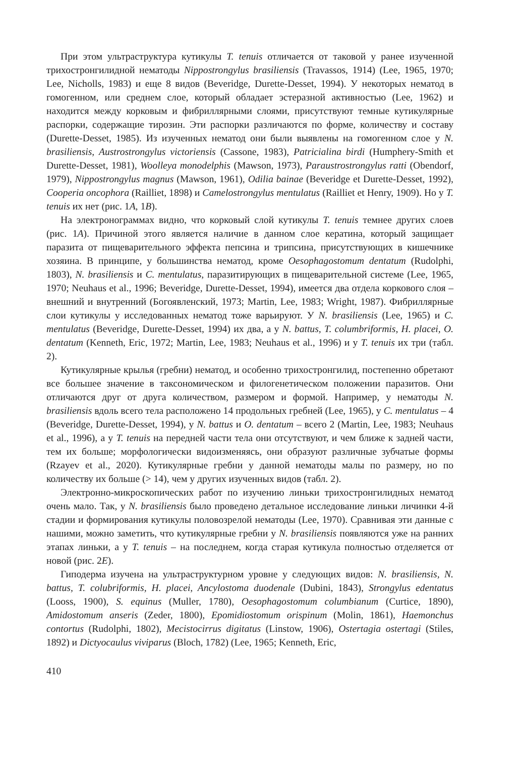При этом ультраструктура кутикулы T. tenuis отличается от таковой у ранее изученной трихостронгилидной нематоды Nippostrongylus brasiliensis (Travassos, 1914) (Lee, 1965, 1970; Lee, Nicholls, 1983) и еще 8 видов (Beveridge, Durette-Desset, 1994). У некоторых нематод в гомогенном, или среднем слое, который обладает эстеразной активностью (Lee, 1962) и находится между корковым и фибриллярными слоями, присутствуют темные кутикулярные распорки, содержащие тирозин. Эти распорки различаются по форме, количеству и составу (Durette-Desset, 1985). Из изученных нематод они были выявлены на гомогенном слое у N. brasiliensis, Austrostrongylus victoriensis (Cassone, 1983), Patricialina birdi (Humphery-Smith et Durette-Desset, 1981), Woolleya monodelphis (Mawson, 1973), Paraustrostrongylus ratti (Obendorf, 1979), Nippostrongylus magnus (Mawson, 1961), Odilia bainae (Beveridge et Durette-Desset, 1992), Cooperia oncophora (Railliet, 1898) и Camelostrongylus mentulatus (Railliet et Henry, 1909). Но у T. tenuis их нет (рис. 1A, 1B).
На электронограммах видно, что корковый слой кутикулы T. tenuis темнее других слоев (рис. 1A). Причиной этого является наличие в данном слое кератина, который защищает паразита от пищеварительного эффекта пепсина и трипсина, присутствующих в кишечнике хозяина. В принципе, у большинства нематод, кроме Oesophagostomum dentatum (Rudolphi, 1803), N. brasiliensis и C. mentulatus, паразитирующих в пищеварительной системе (Lee, 1965, 1970; Neuhaus et al., 1996; Beveridge, Durette-Desset, 1994), имеется два отдела коркового слоя – внешний и внутренний (Богоявленский, 1973; Martin, Lee, 1983; Wright, 1987). Фибриллярные слои кутикулы у исследованных нематод тоже варьируют. У N. brasiliensis (Lee, 1965) и C. mentulatus (Beveridge, Durette-Desset, 1994) их два, а у N. battus, T. columbriformis, H. placei, O. dentatum (Kenneth, Eric, 1972; Martin, Lee, 1983; Neuhaus et al., 1996) и у T. tenuis их три (табл. 2).
Кутикулярные крылья (гребни) нематод, и особенно трихостронгилид, постепенно обретают все большее значение в таксономическом и филогенетическом положении паразитов. Они отличаются друг от друга количеством, размером и формой. Например, у нематоды N. brasiliensis вдоль всего тела расположено 14 продольных гребней (Lee, 1965), у C. mentulatus – 4 (Beveridge, Durette-Desset, 1994), у N. battus и O. dentatum – всего 2 (Martin, Lee, 1983; Neuhaus et al., 1996), а у T. tenuis на передней части тела они отсутствуют, и чем ближе к задней части, тем их больше; морфологически видоизменяясь, они образуют различные зубчатые формы (Rzayev et al., 2020). Кутикулярные гребни у данной нематоды малы по размеру, но по количеству их больше (> 14), чем у других изученных видов (табл. 2).
Электронно-микроскопических работ по изучению линьки трихостронгилидных нематод очень мало. Так, у N. brasiliensis было проведено детальное исследование линьки личинки 4-й стадии и формирования кутикулы половозрелой нематоды (Lee, 1970). Сравнивая эти данные с нашими, можно заметить, что кутикулярные гребни у N. brasiliensis появляются уже на ранних этапах линьки, а у T. tenuis – на последнем, когда старая кутикула полностью отделяется от новой (рис. 2E).
Гиподерма изучена на ультраструктурном уровне у следующих видов: N. brasiliensis, N. battus, T. colubriformis, H. placei, Ancylostoma duodenale (Dubini, 1843), Strongylus edentatus (Looss, 1900), S. equinus (Muller, 1780), Oesophagostomum columbianum (Curtice, 1890), Amidostomum anseris (Zeder, 1800), Epomidiostomum orispinum (Molin, 1861), Haemonchus contortus (Rudolphi, 1802), Mecistocirrus digitatus (Linstow, 1906), Ostertagia ostertagi (Stiles, 1892) и Dictyocaulus viviparus (Bloch, 1782) (Lee, 1965; Kenneth, Eric,
410